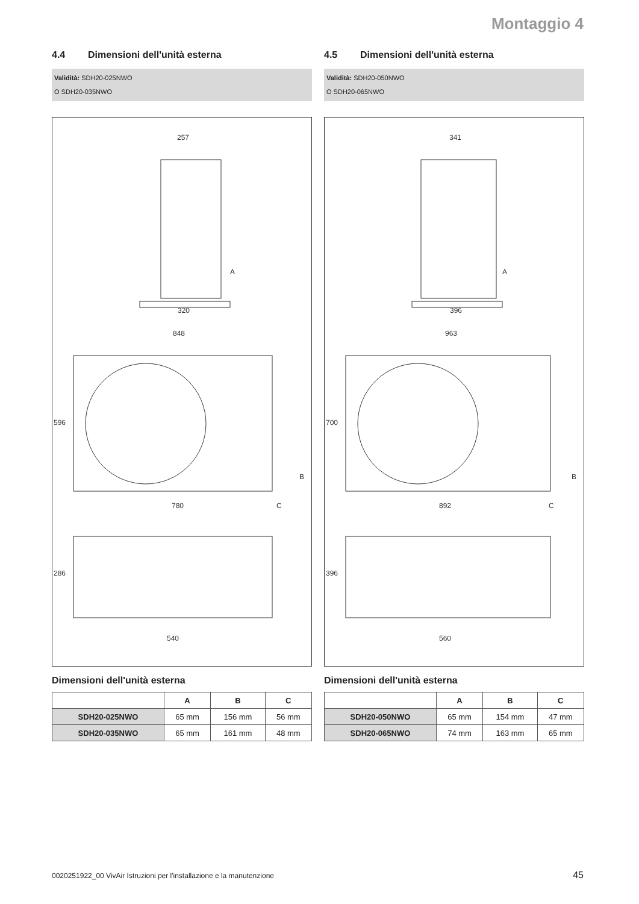Montaggio 4
4.4 Dimensioni dell'unità esterna
Validità: SDH20-025NWO
O SDH20-035NWO
257
320
848
780
C
A
B
596
286
540
Dimensioni dell'unità esterna
| | A | B | C |
| --- | --- | --- | --- |
| SDH20-025NWO | 65 mm | 156 mm | 56 mm |
| SDH20-035NWO | 65 mm | 161 mm | 48 mm |
4.5 Dimensioni dell'unità esterna
Validità: SDH20-050NWO
O SDH20-065NWO
341
396
963
892
C
A
B
700
396
560
Dimensioni dell'unità esterna
| | A | B | C |
| --- | --- | --- | --- |
| SDH20-050NWO | 65 mm | 154 mm | 47 mm |
| SDH20-065NWO | 74 mm | 163 mm | 65 mm |
0020251922_00 VivAir Istruzioni per l'installazione e la manutenzione
45